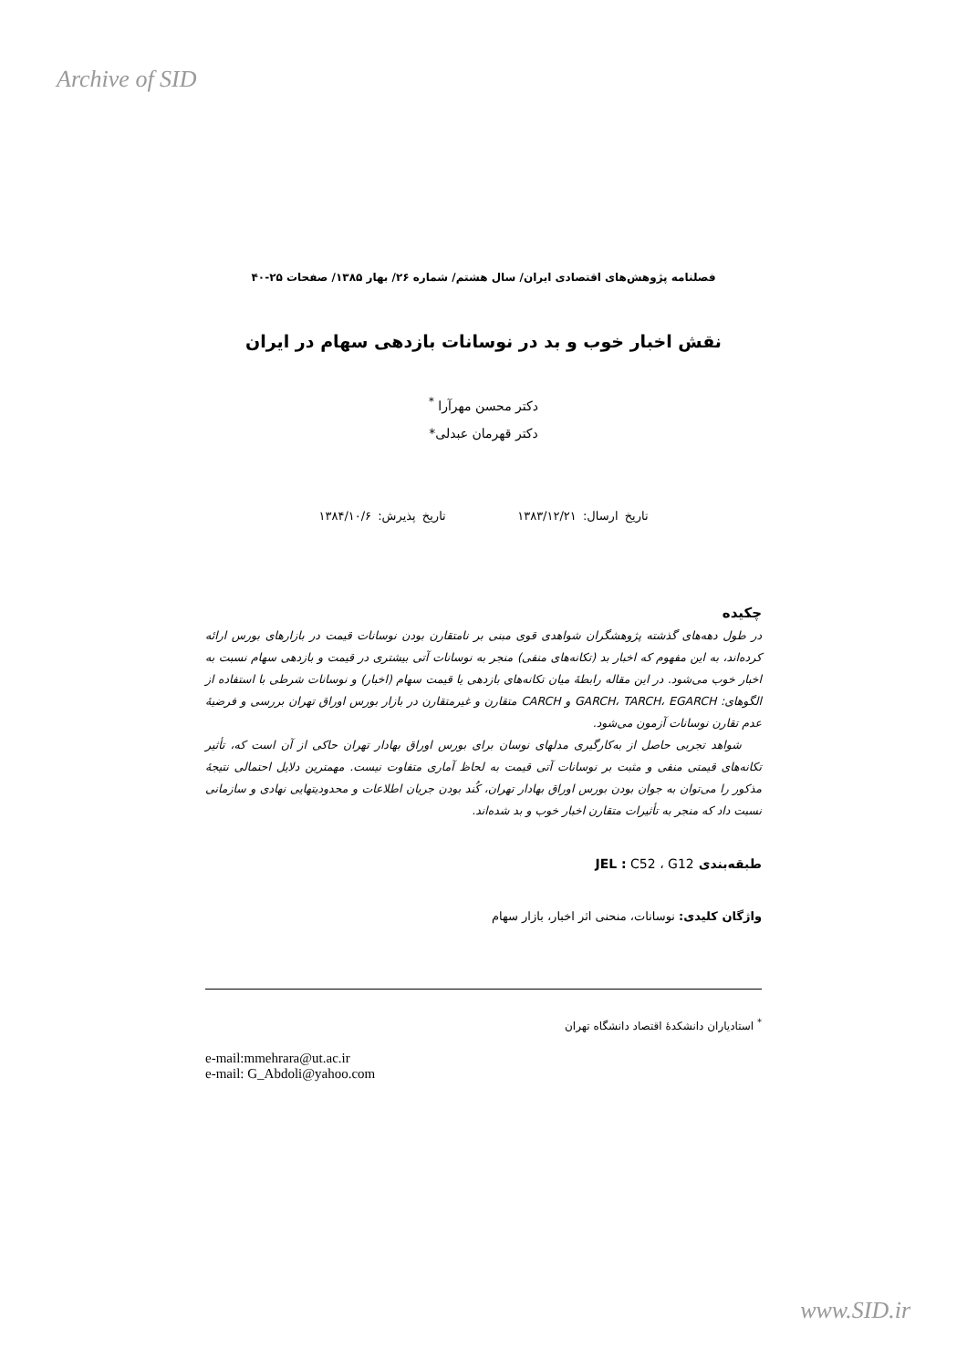Archive of SID
فصلنامه پژوهش‌های اقتصادی ایران/ سال هشتم/ شماره ۲۶/ بهار ۱۳۸۵/ صفحات ۲۵-۴۰
نقش اخبار خوب و بد در نوسانات بازدهی سهام در ایران
دکتر محسن مهرآرا <sup>*</sup>
دکتر قهرمان عبدلی*
تاریخ ارسال: ۱۳۸۳/۱۲/۲۱ تاریخ پذیرش: ۱۳۸۴/۱۰/۶
چکیده
در طول دهه‌های گذشته پژوهشگران شواهدی قوی مبنی بر نامتقارن بودن نوسانات قیمت در بازارهای بورس ارائه کرده‌اند، به این مفهوم که اخبار بد (تکانه‌های منفی) منجر به نوسانات آتی بیشتری در قیمت و بازدهی سهام نسبت به اخبار خوب می‌شود. در این مقاله رابطهٔ میان تکانه‌های بازدهی یا قیمت سهام (اخبار) و نوسانات شرطی با استفاده از الگوهای: GARCH، TARCH، EGARCH و CARCH متقارن و غیرمتقارن در بازار بورس اوراق تهران بررسی و فرضیهٔ عدم تقارن نوسانات آزمون می‌شود.
شواهد تجربی حاصل از به‌کارگیری مدلهای نوسان برای بورس اوراق بهادار تهران حاکی از آن است که، تأثیر تکانه‌های قیمتی منفی و مثبت بر نوسانات آتی قیمت به لحاظ آماری متفاوت نیست. مهمترین دلایل احتمالی نتیجهٔ مذکور را می‌توان به جوان بودن بورس اوراق بهادار تهران، کُند بودن جریان اطلاعات و محدودیتهایی نهادی و سازمانی نسبت داد که منجر به تأثیرات متقارن اخبار خوب و بد شده‌اند.
طبقه‌بندی JEL : C52 ، G12
واژگان کلیدی: نوسانات، منحنی اثر اخبار، بازار سهام
<sup>*</sup> استادیاران دانشکدهٔ اقتصاد دانشگاه تهران
e-mail:mmehrara@ut.ac.ir
e-mail: G_Abdoli@yahoo.com
www.SID.ir